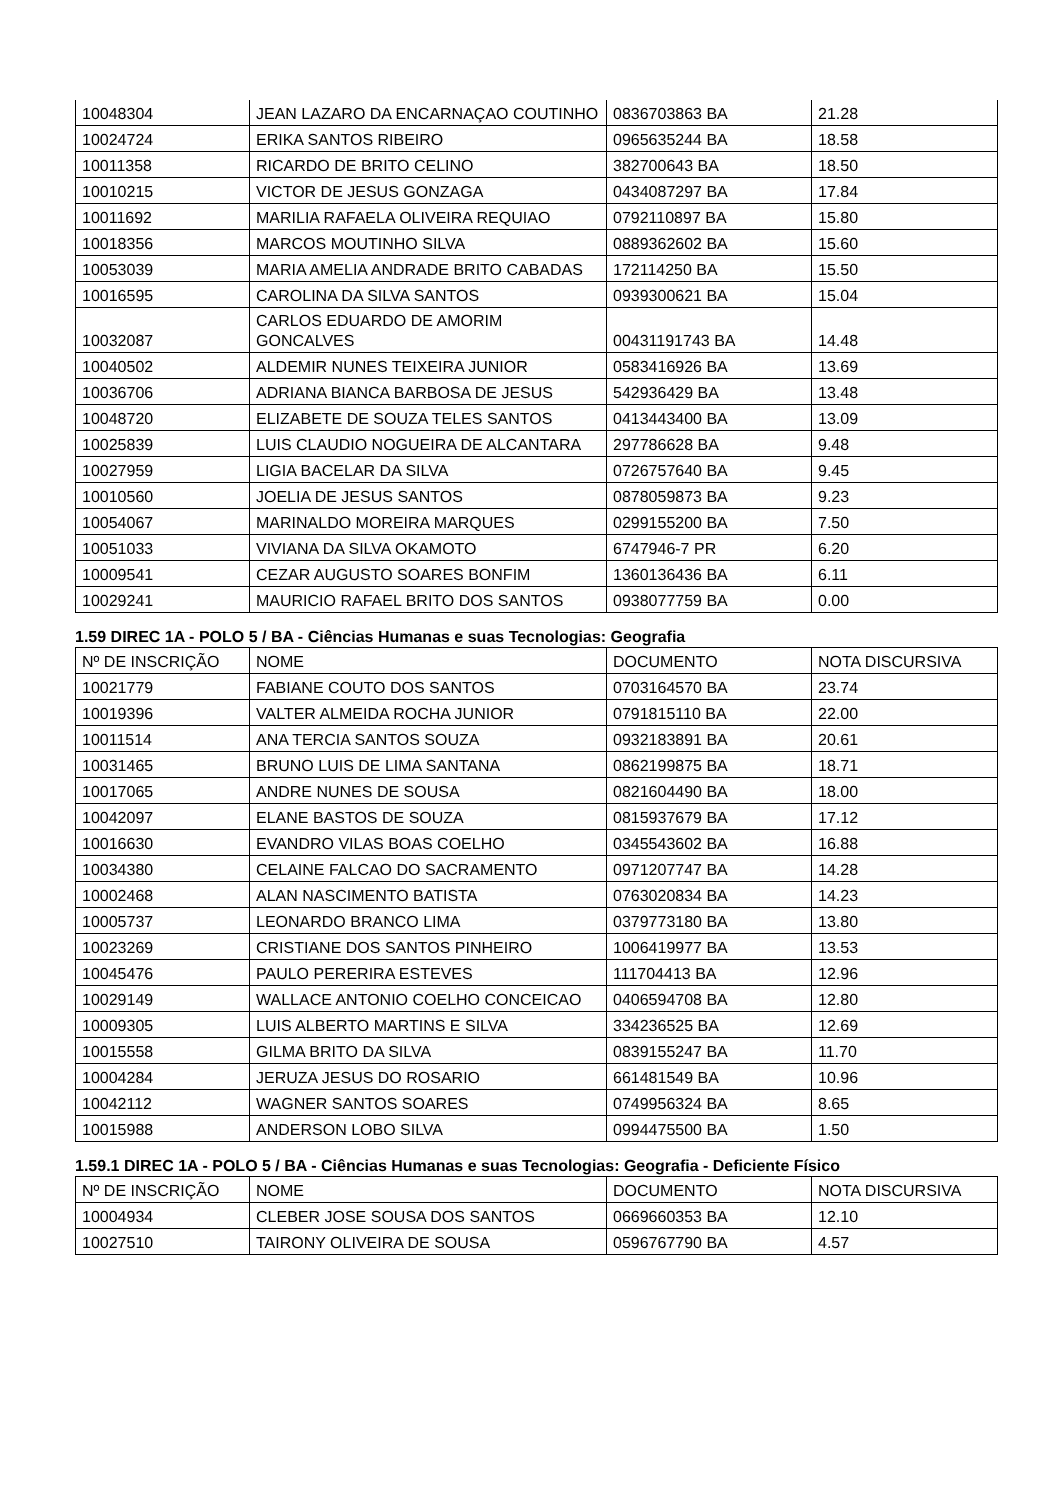| 10048304 | JEAN LAZARO DA ENCARNAÇAO COUTINHO | 0836703863 BA | 21.28 |
| 10024724 | ERIKA SANTOS RIBEIRO | 0965635244 BA | 18.58 |
| 10011358 | RICARDO DE BRITO CELINO | 382700643 BA | 18.50 |
| 10010215 | VICTOR DE JESUS GONZAGA | 0434087297 BA | 17.84 |
| 10011692 | MARILIA RAFAELA OLIVEIRA REQUIAO | 0792110897 BA | 15.80 |
| 10018356 | MARCOS MOUTINHO SILVA | 0889362602 BA | 15.60 |
| 10053039 | MARIA AMELIA ANDRADE BRITO CABADAS | 172114250 BA | 15.50 |
| 10016595 | CAROLINA DA SILVA SANTOS | 0939300621 BA | 15.04 |
| 10032087 | CARLOS EDUARDO DE AMORIM GONCALVES | 00431191743 BA | 14.48 |
| 10040502 | ALDEMIR NUNES TEIXEIRA JUNIOR | 0583416926 BA | 13.69 |
| 10036706 | ADRIANA BIANCA BARBOSA DE JESUS | 542936429 BA | 13.48 |
| 10048720 | ELIZABETE DE SOUZA TELES SANTOS | 0413443400 BA | 13.09 |
| 10025839 | LUIS CLAUDIO NOGUEIRA DE ALCANTARA | 297786628 BA | 9.48 |
| 10027959 | LIGIA BACELAR DA SILVA | 0726757640 BA | 9.45 |
| 10010560 | JOELIA DE JESUS SANTOS | 0878059873 BA | 9.23 |
| 10054067 | MARINALDO MOREIRA MARQUES | 0299155200 BA | 7.50 |
| 10051033 | VIVIANA DA SILVA OKAMOTO | 6747946-7 PR | 6.20 |
| 10009541 | CEZAR AUGUSTO SOARES BONFIM | 1360136436 BA | 6.11 |
| 10029241 | MAURICIO RAFAEL BRITO DOS SANTOS | 0938077759 BA | 0.00 |
1.59 DIREC 1A - POLO 5 / BA - Ciências Humanas e suas Tecnologias: Geografia
| Nº DE INSCRIÇÃO | NOME | DOCUMENTO | NOTA DISCURSIVA |
| --- | --- | --- | --- |
| 10021779 | FABIANE COUTO DOS SANTOS | 0703164570 BA | 23.74 |
| 10019396 | VALTER ALMEIDA ROCHA JUNIOR | 0791815110 BA | 22.00 |
| 10011514 | ANA TERCIA SANTOS SOUZA | 0932183891 BA | 20.61 |
| 10031465 | BRUNO LUIS DE LIMA SANTANA | 0862199875 BA | 18.71 |
| 10017065 | ANDRE NUNES DE SOUSA | 0821604490 BA | 18.00 |
| 10042097 | ELANE BASTOS DE SOUZA | 0815937679 BA | 17.12 |
| 10016630 | EVANDRO VILAS BOAS COELHO | 0345543602 BA | 16.88 |
| 10034380 | CELAINE FALCAO DO SACRAMENTO | 0971207747 BA | 14.28 |
| 10002468 | ALAN NASCIMENTO BATISTA | 0763020834 BA | 14.23 |
| 10005737 | LEONARDO BRANCO LIMA | 0379773180 BA | 13.80 |
| 10023269 | CRISTIANE DOS SANTOS PINHEIRO | 1006419977 BA | 13.53 |
| 10045476 | PAULO PERERIRA ESTEVES | 111704413 BA | 12.96 |
| 10029149 | WALLACE ANTONIO COELHO CONCEICAO | 0406594708 BA | 12.80 |
| 10009305 | LUIS ALBERTO MARTINS E SILVA | 334236525 BA | 12.69 |
| 10015558 | GILMA BRITO DA SILVA | 0839155247 BA | 11.70 |
| 10004284 | JERUZA JESUS DO ROSARIO | 661481549 BA | 10.96 |
| 10042112 | WAGNER SANTOS SOARES | 0749956324 BA | 8.65 |
| 10015988 | ANDERSON LOBO SILVA | 0994475500 BA | 1.50 |
1.59.1 DIREC 1A - POLO 5 / BA - Ciências Humanas e suas Tecnologias: Geografia - Deficiente Físico
| Nº DE INSCRIÇÃO | NOME | DOCUMENTO | NOTA DISCURSIVA |
| --- | --- | --- | --- |
| 10004934 | CLEBER JOSE SOUSA DOS SANTOS | 0669660353 BA | 12.10 |
| 10027510 | TAIRONY OLIVEIRA DE SOUSA | 0596767790 BA | 4.57 |